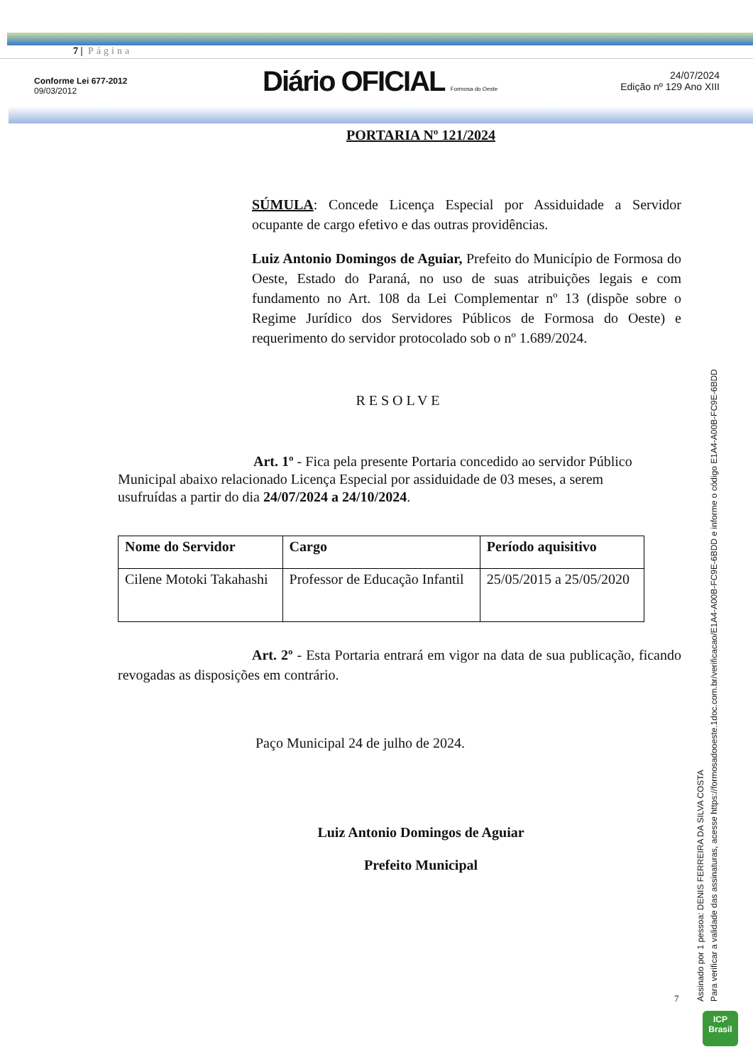7 | Página
Conforme Lei 677-2012
09/03/2012
Diário OFICIAL Formosa do Oeste
24/07/2024
Edição nº 129 Ano XIII
PORTARIA Nº 121/2024
SÚMULA: Concede Licença Especial por Assiduidade a Servidor ocupante de cargo efetivo e das outras providências.
Luiz Antonio Domingos de Aguiar, Prefeito do Município de Formosa do Oeste, Estado do Paraná, no uso de suas atribuições legais e com fundamento no Art. 108 da Lei Complementar nº 13 (dispõe sobre o Regime Jurídico dos Servidores Públicos de Formosa do Oeste) e requerimento do servidor protocolado sob o nº 1.689/2024.
RESOLVE
Art. 1º - Fica pela presente Portaria concedido ao servidor Público Municipal abaixo relacionado Licença Especial por assiduidade de 03 meses, a serem usufruídas a partir do dia 24/07/2024 a 24/10/2024.
| Nome do Servidor | Cargo | Período aquisitivo |
| --- | --- | --- |
| Cilene Motoki Takahashi | Professor de Educação Infantil | 25/05/2015 a 25/05/2020 |
Art. 2º - Esta Portaria entrará em vigor na data de sua publicação, ficando revogadas as disposições em contrário.
Paço Municipal 24 de julho de 2024.
Luiz Antonio Domingos de Aguiar
Prefeito Municipal
7
Assinado por 1 pessoa: DENIS FERREIRA DA SILVA COSTA
Para verificar a validade das assinaturas, acesse https://formosadooeste.1doc.com.br/verificacao/E1A4-A00B-FC9E-6BDD e informe o código E1A4-A00B-FC9E-6BDD
ICP
Brasil